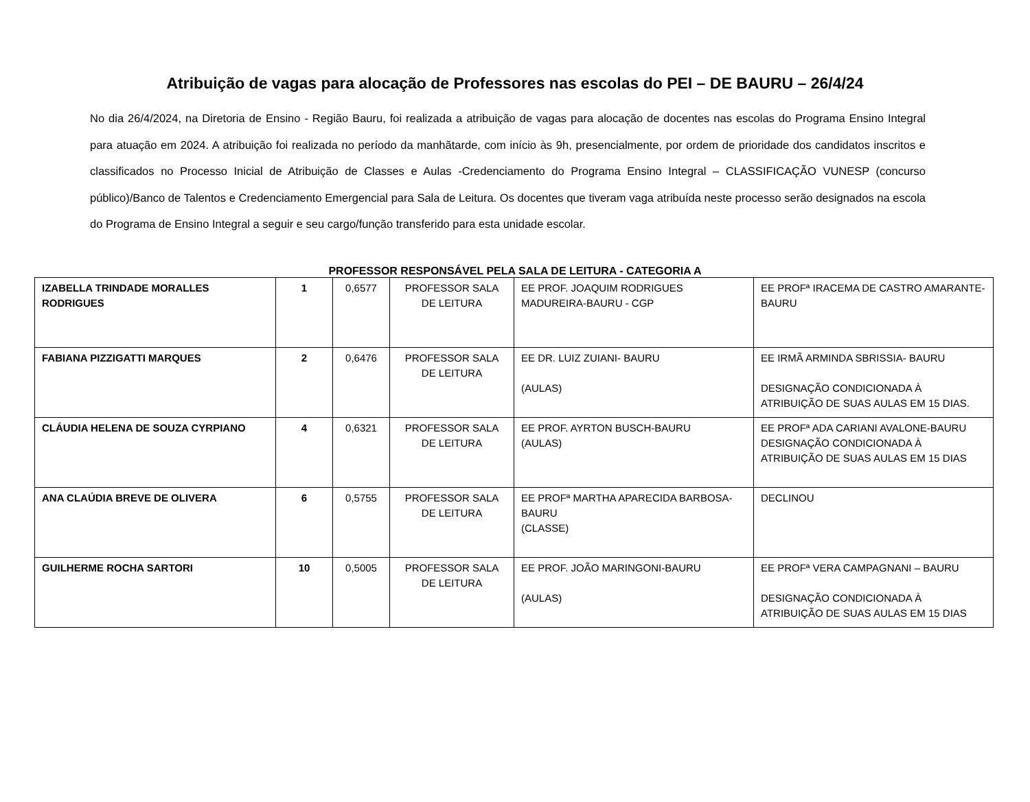Atribuição de vagas para alocação de Professores nas escolas do PEI – DE BAURU – 26/4/24
No dia 26/4/2024, na Diretoria de Ensino - Região Bauru, foi realizada a atribuição de vagas para alocação de docentes nas escolas do Programa Ensino Integral para atuação em 2024. A atribuição foi realizada no período da manhãtarde, com início às 9h, presencialmente, por ordem de prioridade dos candidatos inscritos e classificados no Processo Inicial de Atribuição de Classes e Aulas -Credenciamento do Programa Ensino Integral – CLASSIFICAÇÃO VUNESP (concurso público)/Banco de Talentos e Credenciamento Emergencial para Sala de Leitura. Os docentes que tiveram vaga atribuída neste processo serão designados na escola do Programa de Ensino Integral a seguir e seu cargo/função transferido para esta unidade escolar.
PROFESSOR RESPONSÁVEL PELA SALA DE LEITURA - CATEGORIA A
| IZABELLA TRINDADE MORALLES RODRIGUES | 1 | 0,6577 | PROFESSOR SALA DE LEITURA | EE PROF. JOAQUIM RODRIGUES MADUREIRA-BAURU - CGP | EE PROFª IRACEMA DE CASTRO AMARANTE-BAURU |
| FABIANA PIZZIGATTI MARQUES | 2 | 0,6476 | PROFESSOR SALA DE LEITURA | EE DR. LUIZ ZUIANI- BAURU (AULAS) | EE IRMÃ ARMINDA SBRISSIA- BAURU DESIGNAÇÃO CONDICIONADA À ATRIBUIÇÃO DE SUAS AULAS EM 15 DIAS. |
| CLÁUDIA HELENA DE SOUZA CYRPIANO | 4 | 0,6321 | PROFESSOR SALA DE LEITURA | EE PROF. AYRTON BUSCH-BAURU (AULAS) | EE PROFª ADA CARIANI AVALONE-BAURU DESIGNAÇÃO CONDICIONADA À ATRIBUIÇÃO DE SUAS AULAS EM 15 DIAS |
| ANA CLAÚDIA BREVE DE OLIVERA | 6 | 0,5755 | PROFESSOR SALA DE LEITURA | EE PROFª MARTHA APARECIDA BARBOSA-BAURU (CLASSE) | DECLINOU |
| GUILHERME ROCHA SARTORI | 10 | 0,5005 | PROFESSOR SALA DE LEITURA | EE PROF. JOÃO MARINGONI-BAURU (AULAS) | EE PROFª VERA CAMPAGNANI – BAURU DESIGNAÇÃO CONDICIONADA À ATRIBUIÇÃO DE SUAS AULAS EM 15 DIAS |